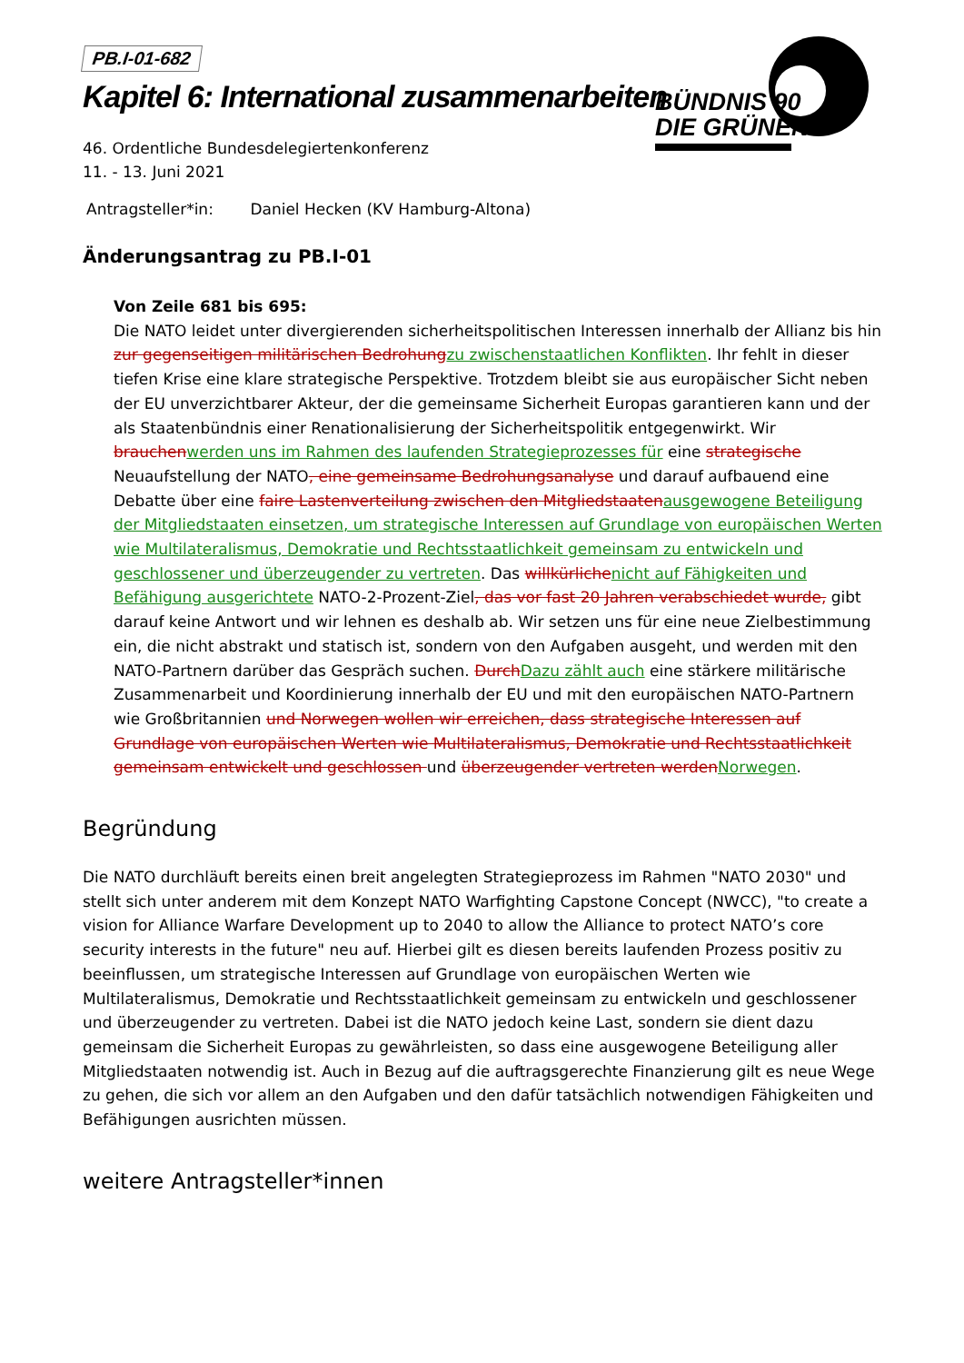BÜNDNIS 90
DIE GRÜNEN
PB.I-01-682
Kapitel 6: International zusammenarbeiten
46. Ordentliche Bundesdelegiertenkonferenz
11. - 13. Juni 2021
Antragsteller*in: Daniel Hecken (KV Hamburg-Altona)
Änderungsantrag zu PB.I-01
Von Zeile 681 bis 695:
Die NATO leidet unter divergierenden sicherheitspolitischen Interessen innerhalb der Allianz bis hin zur gegenseitigen militärischen Bedrohungzu zwischenstaatlichen Konflikten. Ihr fehlt in dieser tiefen Krise eine klare strategische Perspektive. Trotzdem bleibt sie aus europäischer Sicht neben der EU unverzichtbarer Akteur, der die gemeinsame Sicherheit Europas garantieren kann und der als Staatenbündnis einer Renationalisierung der Sicherheitspolitik entgegenwirkt. Wir brauchenwerden uns im Rahmen des laufenden Strategieprozesses für eine strategische Neuaufstellung der NATO, eine gemeinsame Bedrohungsanalyse und darauf aufbauend eine Debatte über eine faire Lastenverteilung zwischen den Mitgliedstaatenausgewogene Beteiligung der Mitgliedstaaten einsetzen, um strategische Interessen auf Grundlage von europäischen Werten wie Multilateralismus, Demokratie und Rechtsstaatlichkeit gemeinsam zu entwickeln und geschlossener und überzeugender zu vertreten. Das willkürlichenicht auf Fähigkeiten und Befähigung ausgerichtete NATO-2-Prozent-Ziel, das vor fast 20 Jahren verabschiedet wurde, gibt darauf keine Antwort und wir lehnen es deshalb ab. Wir setzen uns für eine neue Zielbestimmung ein, die nicht abstrakt und statisch ist, sondern von den Aufgaben ausgeht, und werden mit den NATO-Partnern darüber das Gespräch suchen. DurchDazu zählt auch eine stärkere militärische Zusammenarbeit und Koordinierung innerhalb der EU und mit den europäischen NATO-Partnern wie Großbritannien und Norwegen wollen wir erreichen, dass strategische Interessen auf Grundlage von europäischen Werten wie Multilateralismus, Demokratie und Rechtsstaatlichkeit gemeinsam entwickelt und geschlossen und überzeugender vertreten werdenNorwegen.
Begründung
Die NATO durchläuft bereits einen breit angelegten Strategieprozess im Rahmen "NATO 2030" und stellt sich unter anderem mit dem Konzept NATO Warfighting Capstone Concept (NWCC), "to create a vision for Alliance Warfare Development up to 2040 to allow the Alliance to protect NATO’s core security interests in the future" neu auf. Hierbei gilt es diesen bereits laufenden Prozess positiv zu beeinflussen, um strategische Interessen auf Grundlage von europäischen Werten wie Multilateralismus, Demokratie und Rechtsstaatlichkeit gemeinsam zu entwickeln und geschlossener und überzeugender zu vertreten. Dabei ist die NATO jedoch keine Last, sondern sie dient dazu gemeinsam die Sicherheit Europas zu gewährleisten, so dass eine ausgewogene Beteiligung aller Mitgliedstaaten notwendig ist. Auch in Bezug auf die auftragsgerechte Finanzierung gilt es neue Wege zu gehen, die sich vor allem an den Aufgaben und den dafür tatsächlich notwendigen Fähigkeiten und Befähigungen ausrichten müssen.
weitere Antragsteller*innen